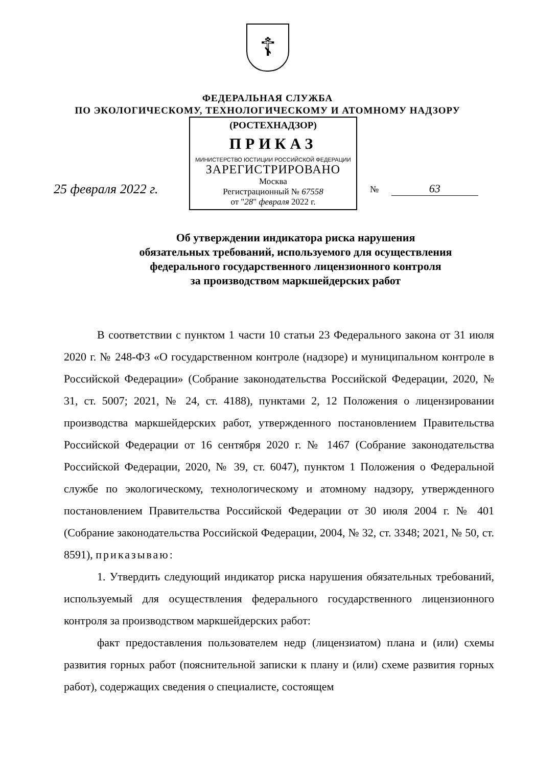☦
ФЕДЕРАЛЬНАЯ СЛУЖБА
ПО ЭКОЛОГИЧЕСКОМУ, ТЕХНОЛОГИЧЕСКОМУ И АТОМНОМУ НАДЗОРУ
25 февраля 2022 г.
(РОСТЕХНАДЗОР)
ПРИКАЗ
МИНИСТЕРСТВО ЮСТИЦИИ РОССИЙСКОЙ ФЕДЕРАЦИИ
ЗАРЕГИСТРИРОВАНО
Москва
Регистрационный № 67558
от "28" февраля 2022 г.
№ 63
Об утверждении индикатора риска нарушения
обязательных требований, используемого для осуществления
федерального государственного лицензионного контроля
за производством маркшейдерских работ
В соответствии с пунктом 1 части 10 статьи 23 Федерального закона от 31 июля 2020 г. № 248-ФЗ «О государственном контроле (надзоре) и муниципальном контроле в Российской Федерации» (Собрание законодательства Российской Федерации, 2020, № 31, ст. 5007; 2021, № 24, ст. 4188), пунктами 2, 12 Положения о лицензировании производства маркшейдерских работ, утвержденного постановлением Правительства Российской Федерации от 16 сентября 2020 г. № 1467 (Собрание законодательства Российской Федерации, 2020, № 39, ст. 6047), пунктом 1 Положения о Федеральной службе по экологическому, технологическому и атомному надзору, утвержденного постановлением Правительства Российской Федерации от 30 июля 2004 г. № 401 (Собрание законодательства Российской Федерации, 2004, № 32, ст. 3348; 2021, № 50, ст. 8591), приказываю:
1. Утвердить следующий индикатор риска нарушения обязательных требований, используемый для осуществления федерального государственного лицензионного контроля за производством маркшейдерских работ:
факт предоставления пользователем недр (лицензиатом) плана и (или) схемы развития горных работ (пояснительной записки к плану и (или) схеме развития горных работ), содержащих сведения о специалисте, состоящем